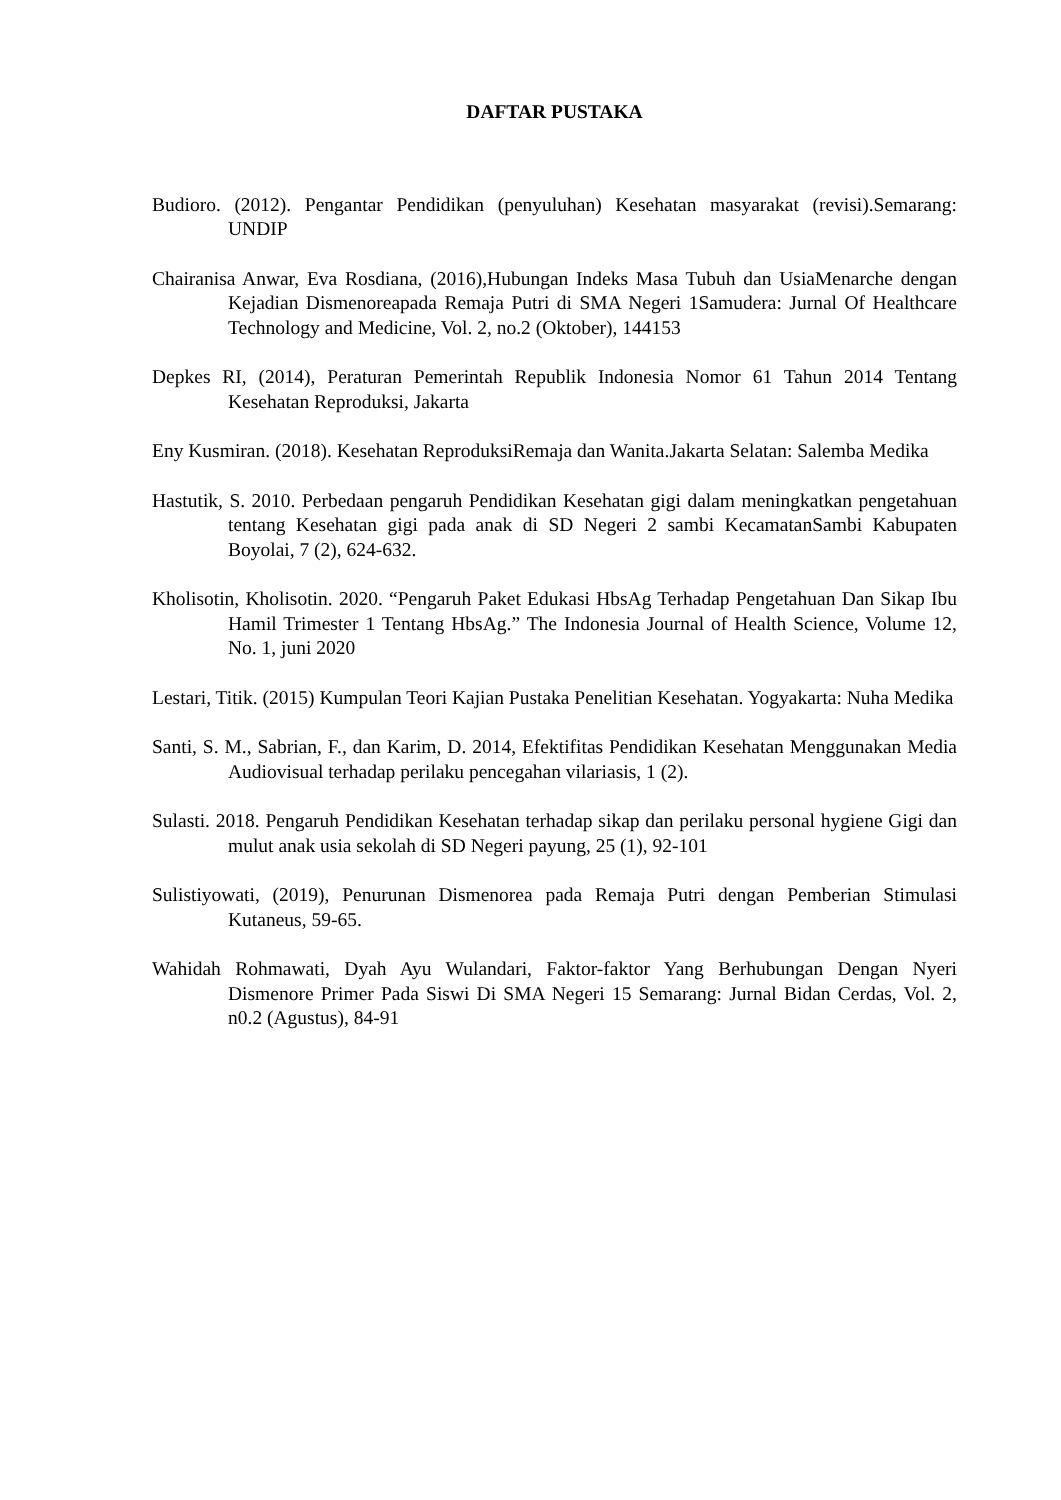DAFTAR PUSTAKA
Budioro. (2012). Pengantar Pendidikan (penyuluhan) Kesehatan masyarakat (revisi).Semarang: UNDIP
Chairanisa Anwar, Eva Rosdiana, (2016),Hubungan Indeks Masa Tubuh dan UsiaMenarche dengan Kejadian Dismenoreapada Remaja Putri di SMA Negeri 1Samudera: Jurnal Of Healthcare Technology and Medicine, Vol. 2, no.2 (Oktober), 144153
Depkes RI, (2014), Peraturan Pemerintah Republik Indonesia Nomor 61 Tahun 2014 Tentang Kesehatan Reproduksi, Jakarta
Eny Kusmiran. (2018). Kesehatan ReproduksiRemaja dan Wanita.Jakarta Selatan: Salemba Medika
Hastutik, S. 2010. Perbedaan pengaruh Pendidikan Kesehatan gigi dalam meningkatkan pengetahuan tentang Kesehatan gigi pada anak di SD Negeri 2 sambi KecamatanSambi Kabupaten Boyolai, 7 (2), 624-632.
Kholisotin, Kholisotin. 2020. “Pengaruh Paket Edukasi HbsAg Terhadap Pengetahuan Dan Sikap Ibu Hamil Trimester 1 Tentang HbsAg.” The Indonesia Journal of Health Science, Volume 12, No. 1, juni 2020
Lestari, Titik. (2015) Kumpulan Teori Kajian Pustaka Penelitian Kesehatan. Yogyakarta: Nuha Medika
Santi, S. M., Sabrian, F., dan Karim, D. 2014, Efektifitas Pendidikan Kesehatan Menggunakan Media Audiovisual terhadap perilaku pencegahan vilariasis, 1 (2).
Sulasti. 2018. Pengaruh Pendidikan Kesehatan terhadap sikap dan perilaku personal hygiene Gigi dan mulut anak usia sekolah di SD Negeri payung, 25 (1), 92-101
Sulistiyowati, (2019), Penurunan Dismenorea pada Remaja Putri dengan Pemberian Stimulasi Kutaneus, 59-65.
Wahidah Rohmawati, Dyah Ayu Wulandari, Faktor-faktor Yang Berhubungan Dengan Nyeri Dismenore Primer Pada Siswi Di SMA Negeri 15 Semarang: Jurnal Bidan Cerdas, Vol. 2, n0.2 (Agustus), 84-91